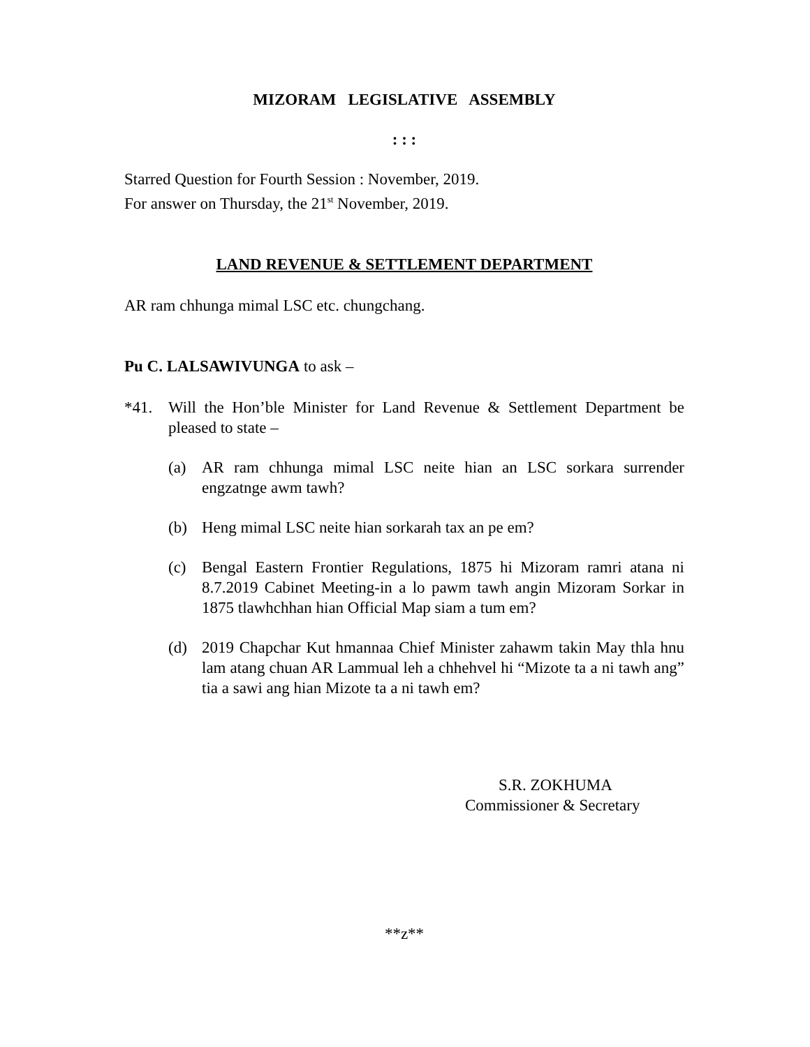MIZORAM LEGISLATIVE ASSEMBLY
: : :
Starred Question for Fourth Session : November, 2019.
For answer on Thursday, the 21<sup>st</sup> November, 2019.
LAND REVENUE & SETTLEMENT DEPARTMENT
AR ram chhunga mimal LSC etc. chungchang.
Pu C. LALSAWIVUNGA to ask –
*41. Will the Hon’ble Minister for Land Revenue & Settlement Department be pleased to state –
(a) AR ram chhunga mimal LSC neite hian an LSC sorkara surrender engzatnge awm tawh?
(b) Heng mimal LSC neite hian sorkarah tax an pe em?
(c) Bengal Eastern Frontier Regulations, 1875 hi Mizoram ramri atana ni 8.7.2019 Cabinet Meeting-in a lo pawm tawh angin Mizoram Sorkar in 1875 tlawhchhan hian Official Map siam a tum em?
(d) 2019 Chapchar Kut hmannaa Chief Minister zahawm takin May thla hnu lam atang chuan AR Lammual leh a chhehvel hi “Mizote ta a ni tawh ang” tia a sawi ang hian Mizote ta a ni tawh em?
S.R. ZOKHUMA
Commissioner & Secretary
**z**